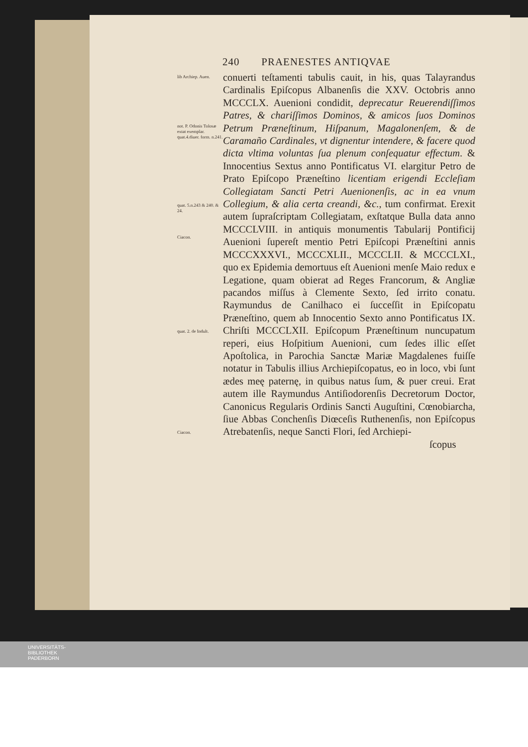240 PRAENESTES ANTIQVAE
lib Archiep. Auen.
not. P. Odonis Tolosæ extat exemplar. quat.4.diuer. form. n.241.
quat. 5.n.243 & 240. & 24.
Ciacon.
quat. 2. de Indult.
Ciacon.
conuerti teſtamenti tabulis cauit, in his, quas Talayrandus Cardinalis Epiſcopus Albanenſis die XXV. Octobris anno MCCCLX. Auenioni condidit, deprecatur Reuerendiſſimos Patres, & chariſſimos Dominos, & amicos ſuos Dominos Petrum Præneſtinum, Hiſpanum, Magalonenſem, & de Caramaño Cardinales, vt dignentur intendere, & facere quod dicta vltima voluntas ſua plenum conſequatur effectum. & Innocentius Sextus anno Pontificatus VI. elargitur Petro de Prato Epiſcopo Præneſtino licentiam erigendi Eccleſiam Collegiatam Sancti Petri Auenionenſis, ac in ea vnum Collegium, & alia certa creandi, &c., tum confirmat. Erexit autem ſupraſcriptam Collegiatam, exſtatque Bulla data anno MCCCLVIII. in antiquis monumentis Tabularij Pontificij Auenioni ſupereſt mentio Petri Epiſcopi Præneſtini annis MCCCXXXVI., MCCCXLII., MCCCLII. & MCCCLXI., quo ex Epidemia demortuus eſt Auenioni menſe Maio redux e Legatione, quam obierat ad Reges Francorum, & Angliæ pacandos miſſus à Clemente Sexto, ſed irrito conatu. Raymundus de Canilhaco ei ſucceſſit in Epiſcopatu Præneſtino, quem ab Innocentio Sexto anno Pontificatus IX. Chriſti MCCCLXII. Epiſcopum Præneſtinum nuncupatum reperi, eius Hoſpitium Auenioni, cum ſedes illic eſſet Apoſtolica, in Parochia Sanctæ Mariæ Magdalenes fuiſſe notatur in Tabulis illius Archiepiſcopatus, eo in loco, vbi ſunt ædes meę paternę, in quibus natus ſum, & puer creui. Erat autem ille Raymundus Antiſiodorenſis Decretorum Doctor, Canonicus Regularis Ordinis Sancti Auguſtini, Cœnobiarcha, ſiue Abbas Conchenſis Diœceſis Ruthenenſis, non Epiſcopus Atrebatenſis, neque Sancti Flori, ſed Archiepi-
ſcopus
UNIVERSITÄTS-
BIBLIOTHEK
PADERBORN